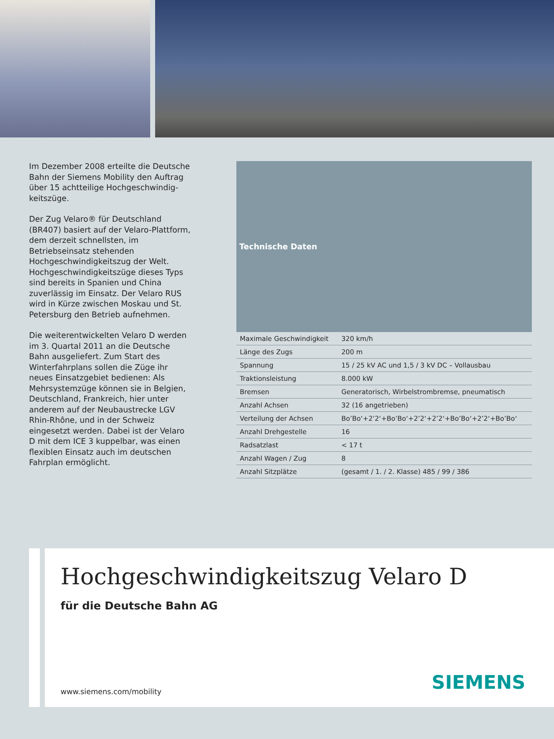Im Dezember 2008 erteilte die Deutsche Bahn der Siemens Mobility den Auftrag über 15 achtteilige Hochgeschwindig­keitszüge.
Der Zug Velaro® für Deutschland (BR407) basiert auf der Velaro-Plattform, dem derzeit schnellsten, im Betriebseinsatz stehenden Hochgeschwindigkeitszug der Welt. Hochgeschwindigkeitszüge dieses Typs sind bereits in Spanien und China zuverlässig im Einsatz. Der Velaro RUS wird in Kürze zwischen Moskau und St. Petersburg den Betrieb aufnehmen.
Die weiterentwickelten Velaro D werden im 3. Quartal 2011 an die Deutsche Bahn ausgeliefert. Zum Start des Winterfahr­plans sollen die Züge ihr neues Einsatz­gebiet bedienen: Als Mehrsystemzüge können sie in Belgien, Deutschland, Frankreich, hier unter anderem auf der Neubaustrecke LGV Rhin-Rhône, und in der Schweiz eingesetzt werden. Dabei ist der Velaro D mit dem ICE 3 kuppelbar, was einen flexiblen Einsatz auch im deutschen Fahrplan ermöglicht.
| Technische Daten | |
| --- | --- |
| Maximale Geschwindigkeit | 320 km/h |
| Länge des Zugs | 200 m |
| Spannung | 15 / 25 kV AC und 1,5 / 3 kV DC – Vollausbau |
| Traktionsleistung | 8.000 kW |
| Bremsen | Generatorisch, Wirbelstrombremse, pneumatisch |
| Anzahl Achsen | 32 (16 angetrieben) |
| Verteilung der Achsen | Bo’Bo‘+2’2‘+Bo’Bo‘+2’2‘+2’2‘+Bo’Bo‘+2’2‘+Bo’Bo‘ |
| Anzahl Drehgestelle | 16 |
| Radsatzlast | < 17 t |
| Anzahl Wagen / Zug | 8 |
| Anzahl Sitzplätze | (gesamt / 1. / 2. Klasse) 485 / 99 / 386 |
Hochgeschwindigkeitszug Velaro D
für die Deutsche Bahn AG
www.siemens.com/mobility SIEMENS